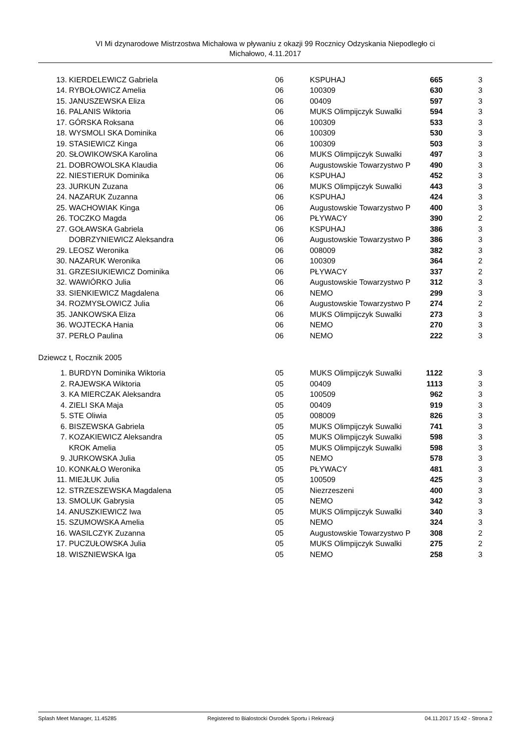VI Mi dzynarodowe Mistrzostwa Michałowa w pływaniu z okazji 99 Rocznicy Odzyskania Niepodległo ci
Michałowo, 4.11.2017
| 13. | KIERDELEWICZ Gabriela | 06 | KSPUHAJ | 665 | 3 |
| 14. | RYBOŁOWICZ Amelia | 06 | 100309 | 630 | 3 |
| 15. | JANUSZEWSKA Eliza | 06 | 00409 | 597 | 3 |
| 16. | PALANIS Wiktoria | 06 | MUKS Olimpijczyk Suwalki | 594 | 3 |
| 17. | GÓRSKA Roksana | 06 | 100309 | 533 | 3 |
| 18. | WYSMOLI SKA Dominika | 06 | 100309 | 530 | 3 |
| 19. | STASIEWICZ Kinga | 06 | 100309 | 503 | 3 |
| 20. | SŁOWIKOWSKA Karolina | 06 | MUKS Olimpijczyk Suwalki | 497 | 3 |
| 21. | DOBROWOLSKA Klaudia | 06 | Augustowskie Towarzystwo P | 490 | 3 |
| 22. | NIESTIERUK Dominika | 06 | KSPUHAJ | 452 | 3 |
| 23. | JURKUN Zuzana | 06 | MUKS Olimpijczyk Suwalki | 443 | 3 |
| 24. | NAZARUK Zuzanna | 06 | KSPUHAJ | 424 | 3 |
| 25. | WACHOWIAK Kinga | 06 | Augustowskie Towarzystwo P | 400 | 3 |
| 26. | TOCZKO Magda | 06 | PŁYWACY | 390 | 2 |
| 27. | GOŁAWSKA Gabriela | 06 | KSPUHAJ | 386 | 3 |
| | DOBRZYNIEWICZ Aleksandra | 06 | Augustowskie Towarzystwo P | 386 | 3 |
| 29. | LEOSZ Weronika | 06 | 008009 | 382 | 3 |
| 30. | NAZARUK Weronika | 06 | 100309 | 364 | 2 |
| 31. | GRZESIUKIEWICZ Dominika | 06 | PŁYWACY | 337 | 2 |
| 32. | WAWIÓRKO Julia | 06 | Augustowskie Towarzystwo P | 312 | 3 |
| 33. | SIENKIEWICZ Magdalena | 06 | NEMO | 299 | 3 |
| 34. | ROZMYSŁOWICZ Julia | 06 | Augustowskie Towarzystwo P | 274 | 2 |
| 35. | JANKOWSKA Eliza | 06 | MUKS Olimpijczyk Suwalki | 273 | 3 |
| 36. | WOJTECKA Hania | 06 | NEMO | 270 | 3 |
| 37. | PERŁO Paulina | 06 | NEMO | 222 | 3 |
Dziewcz t, Rocznik 2005
| 1. | BURDYN Dominika Wiktoria | 05 | MUKS Olimpijczyk Suwalki | 1122 | 3 |
| 2. | RAJEWSKA Wiktoria | 05 | 00409 | 1113 | 3 |
| 3. | KA MIERCZAK Aleksandra | 05 | 100509 | 962 | 3 |
| 4. | ZIELI SKA Maja | 05 | 00409 | 919 | 3 |
| 5. | STE Oliwia | 05 | 008009 | 826 | 3 |
| 6. | BISZEWSKA Gabriela | 05 | MUKS Olimpijczyk Suwalki | 741 | 3 |
| 7. | KOZAKIEWICZ Aleksandra | 05 | MUKS Olimpijczyk Suwalki | 598 | 3 |
| | KROK Amelia | 05 | MUKS Olimpijczyk Suwalki | 598 | 3 |
| 9. | JURKOWSKA Julia | 05 | NEMO | 578 | 3 |
| 10. | KONKAŁO Weronika | 05 | PŁYWACY | 481 | 3 |
| 11. | MIEJŁUK Julia | 05 | 100509 | 425 | 3 |
| 12. | STRZESZEWSKA Magdalena | 05 | Niezrzeszeni | 400 | 3 |
| 13. | SMOLUK Gabrysia | 05 | NEMO | 342 | 3 |
| 14. | ANUSZKIEWICZ Iwa | 05 | MUKS Olimpijczyk Suwalki | 340 | 3 |
| 15. | SZUMOWSKA Amelia | 05 | NEMO | 324 | 3 |
| 16. | WASILCZYK Zuzanna | 05 | Augustowskie Towarzystwo P | 308 | 2 |
| 17. | PUCZUŁOWSKA Julia | 05 | MUKS Olimpijczyk Suwalki | 275 | 2 |
| 18. | WISZNIEWSKA Iga | 05 | NEMO | 258 | 3 |
Splash Meet Manager, 11.45285 Registered to Bialostocki Osrodek Sportu i Rekreacji 04.11.2017 15:42 - Strona 2